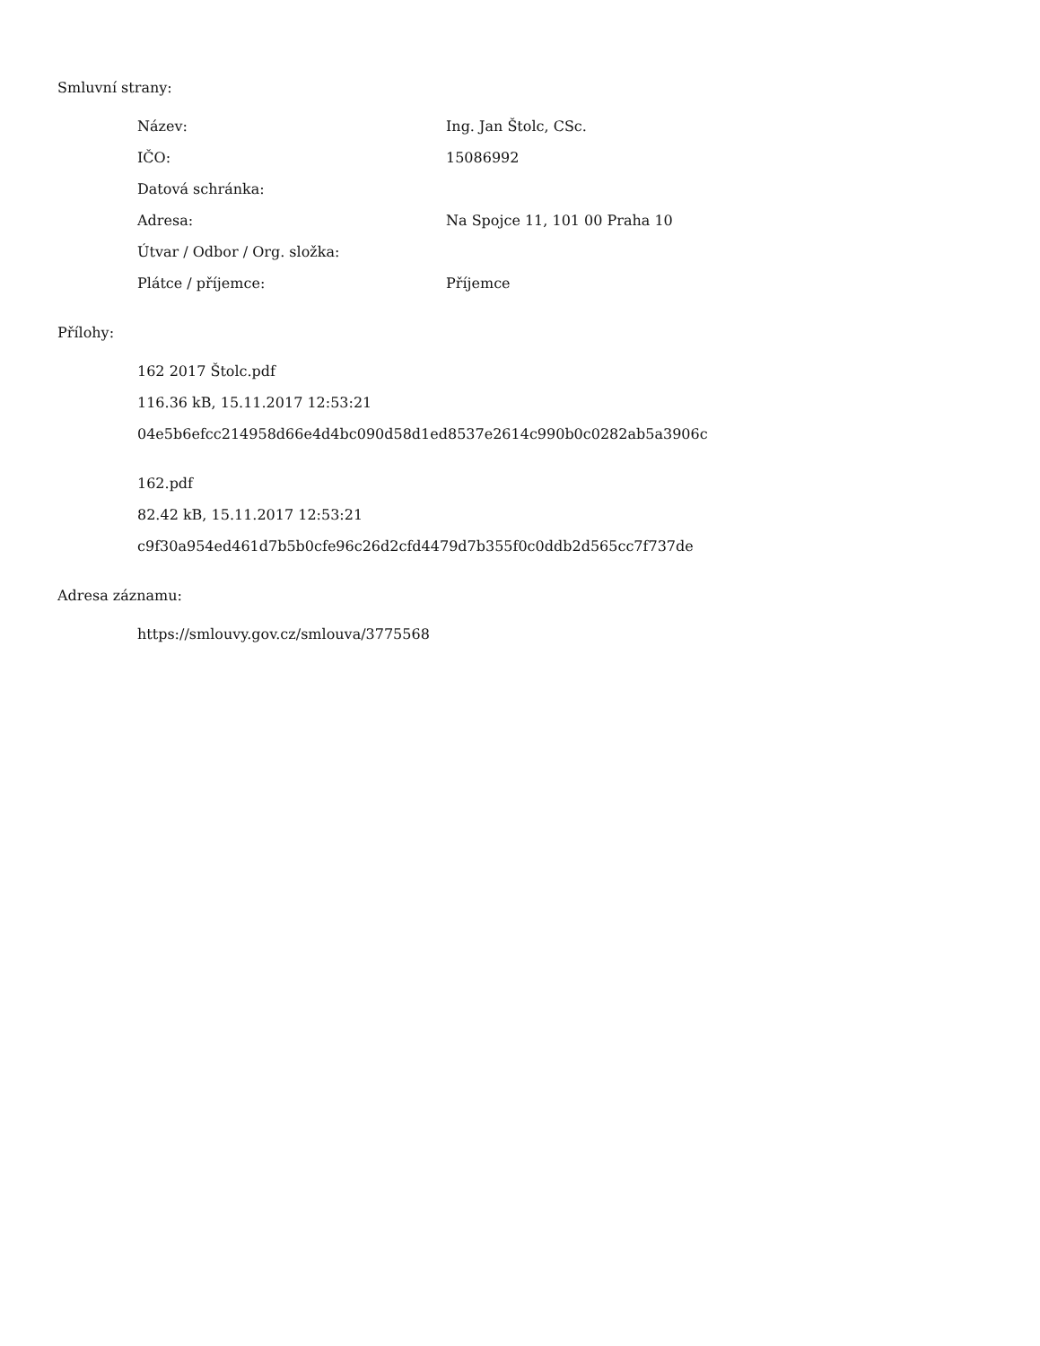Smluvní strany:
| Název: | Ing. Jan Štolc, CSc. |
| IČO: | 15086992 |
| Datová schránka: | |
| Adresa: | Na Spojce 11, 101 00 Praha 10 |
| Útvar / Odbor / Org. složka: | |
| Plátce / příjemce: | Příjemce |
Přílohy:
162 2017 Štolc.pdf
116.36 kB, 15.11.2017 12:53:21
04e5b6efcc214958d66e4d4bc090d58d1ed8537e2614c990b0c0282ab5a3906c
162.pdf
82.42 kB, 15.11.2017 12:53:21
c9f30a954ed461d7b5b0cfe96c26d2cfd4479d7b355f0c0ddb2d565cc7f737de
Adresa záznamu:
https://smlouvy.gov.cz/smlouva/3775568